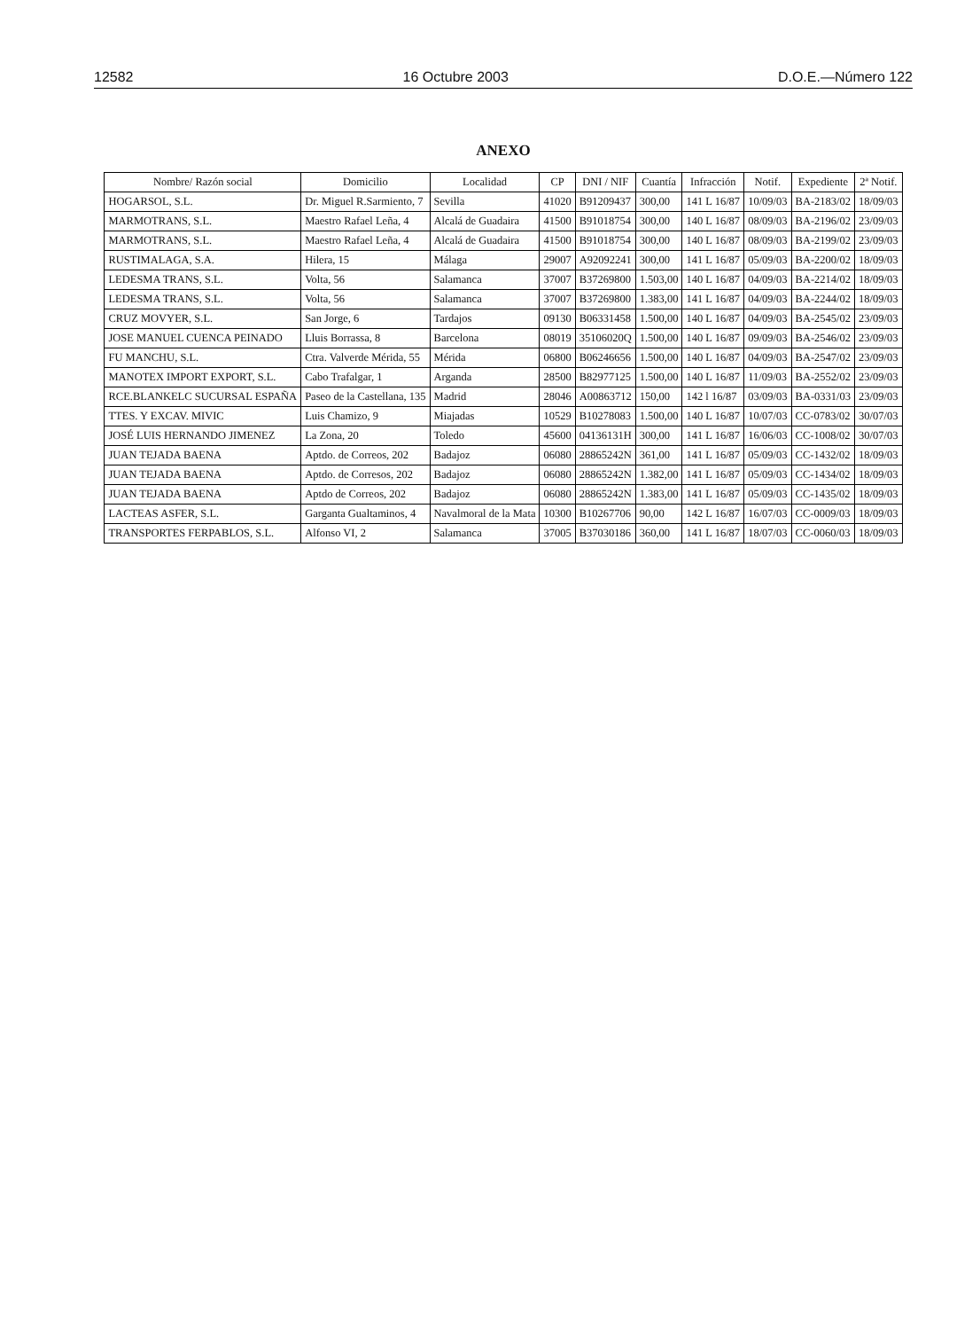12582 16 Octubre 2003 D.O.E.—Número 122
ANEXO
| Nombre/ Razón social | Domicilio | Localidad | CP | DNI / NIF | Cuantía | Infracción | Notif. | Expediente | 2ª Notif. |
| --- | --- | --- | --- | --- | --- | --- | --- | --- | --- |
| HOGARSOL, S.L. | Dr. Miguel R.Sarmiento, 7 | Sevilla | 41020 | B91209437 | 300,00 | 141 L 16/87 | 10/09/03 | BA-2183/02 | 18/09/03 |
| MARMOTRANS, S.L. | Maestro Rafael Leña, 4 | Alcalá de Guadaira | 41500 | B91018754 | 300,00 | 140 L 16/87 | 08/09/03 | BA-2196/02 | 23/09/03 |
| MARMOTRANS, S.L. | Maestro Rafael Leña, 4 | Alcalá de Guadaira | 41500 | B91018754 | 300,00 | 140 L 16/87 | 08/09/03 | BA-2199/02 | 23/09/03 |
| RUSTIMALAGA, S.A. | Hilera, 15 | Málaga | 29007 | A92092241 | 300,00 | 141 L 16/87 | 05/09/03 | BA-2200/02 | 18/09/03 |
| LEDESMA TRANS, S.L. | Volta, 56 | Salamanca | 37007 | B37269800 | 1.503,00 | 140 L 16/87 | 04/09/03 | BA-2214/02 | 18/09/03 |
| LEDESMA TRANS, S.L. | Volta, 56 | Salamanca | 37007 | B37269800 | 1.383,00 | 141 L 16/87 | 04/09/03 | BA-2244/02 | 18/09/03 |
| CRUZ MOVYER, S.L. | San Jorge, 6 | Tardajos | 09130 | B06331458 | 1.500,00 | 140 L 16/87 | 04/09/03 | BA-2545/02 | 23/09/03 |
| JOSE MANUEL CUENCA PEINADO | Lluis Borrassa, 8 | Barcelona | 08019 | 35106020Q | 1.500,00 | 140 L 16/87 | 09/09/03 | BA-2546/02 | 23/09/03 |
| FU MANCHU, S.L. | Ctra. Valverde Mérida, 55 | Mérida | 06800 | B06246656 | 1.500,00 | 140 L 16/87 | 04/09/03 | BA-2547/02 | 23/09/03 |
| MANOTEX IMPORT EXPORT, S.L. | Cabo Trafalgar, 1 | Arganda | 28500 | B82977125 | 1.500,00 | 140 L 16/87 | 11/09/03 | BA-2552/02 | 23/09/03 |
| RCE.BLANKELC SUCURSAL ESPAÑA | Paseo de la Castellana, 135 | Madrid | 28046 | A00863712 | 150,00 | 142 l 16/87 | 03/09/03 | BA-0331/03 | 23/09/03 |
| TTES. Y EXCAV. MIVIC | Luis Chamizo, 9 | Miajadas | 10529 | B10278083 | 1.500,00 | 140 L 16/87 | 10/07/03 | CC-0783/02 | 30/07/03 |
| JOSÉ LUIS HERNANDO JIMENEZ | La Zona, 20 | Toledo | 45600 | 04136131H | 300,00 | 141 L 16/87 | 16/06/03 | CC-1008/02 | 30/07/03 |
| JUAN TEJADA BAENA | Aptdo. de Correos, 202 | Badajoz | 06080 | 28865242N | 361,00 | 141 L 16/87 | 05/09/03 | CC-1432/02 | 18/09/03 |
| JUAN TEJADA BAENA | Aptdo. de Corresos, 202 | Badajoz | 06080 | 28865242N | 1.382,00 | 141 L 16/87 | 05/09/03 | CC-1434/02 | 18/09/03 |
| JUAN TEJADA BAENA | Aptdo de Correos, 202 | Badajoz | 06080 | 28865242N | 1.383,00 | 141 L 16/87 | 05/09/03 | CC-1435/02 | 18/09/03 |
| LACTEAS ASFER, S.L. | Garganta Gualtaminos, 4 | Navalmoral de la Mata | 10300 | B10267706 | 90,00 | 142 L 16/87 | 16/07/03 | CC-0009/03 | 18/09/03 |
| TRANSPORTES FERPABLOS, S.L. | Alfonso VI, 2 | Salamanca | 37005 | B37030186 | 360,00 | 141 L 16/87 | 18/07/03 | CC-0060/03 | 18/09/03 |